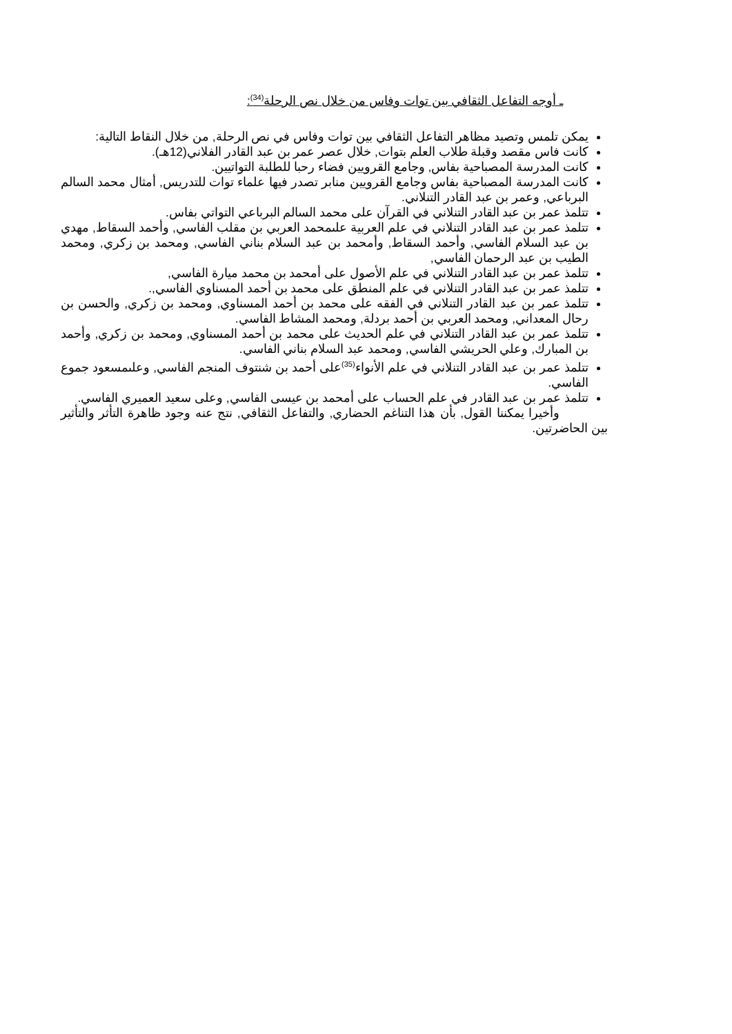ـ أوجه التفاعل الثقافي بين توات وفاس من خلال نص الرحلة<sup>(34)</sup>:
يمكن تلمس وتصيد مظاهر التفاعل الثقافي بين توات وفاس في نص الرحلة, من خلال النقاط التالية:
كانت فاس مقصد وقبلة طلاب العلم بتوات, خلال عصر عمر بن عبد القادر الفلاني(12هـ).
كانت المدرسة المصباحية بفاس, وجامع القرويين فضاء رحبا للطلبة التواتيين.
كانت المدرسة المصباحية بفاس وجامع القرويين منابر تصدر فيها علماء توات للتدريس, أمثال محمد السالم البرباعي, وعمر بن عبد القادر التنلاني.
تتلمذ عمر بن عبد القادر التنلاني في القرآن على محمد السالم البرباعي التواتي بفاس.
تتلمذ عمر بن عبد القادر التنلاني في علم العربية علىمحمد العربي بن مقلب الفاسي, وأحمد السقاط, مهدي بن عبد السلام الفاسي, وأحمد السقاط, وأمحمد بن عبد السلام بناني الفاسي, ومحمد بن زكري, ومحمد الطيب بن عبد الرحمان الفاسي,
تتلمذ عمر بن عبد القادر التنلاني في علم الأصول على أمحمد بن محمد ميارة الفاسي,
تتلمذ عمر بن عبد القادر التنلاني في علم المنطق على محمد بن أحمد المسناوي الفاسي,.
تتلمذ عمر بن عبد القادر التنلاني في الفقه على محمد بن أحمد المسناوي, ومحمد بن زكري, والحسن بن رحال المعداني, ومحمد العربي بن أحمد بردلة, ومحمد المشاط الفاسي.
تتلمذ عمر بن عبد القادر التنلاني في علم الحديث على محمد بن أحمد المسناوي, ومحمد بن زكري, وأحمد بن المبارك, وعلي الحريشي الفاسي, ومحمد عبد السلام بناني الفاسي.
تتلمذ عمر بن عبد القادر التنلاني في علم الأنواء<sup>(35)</sup>على أحمد بن شنتوف المنجم الفاسي, وعلىمسعود جموع الفاسي.
تتلمذ عمر بن عبد القادر في علم الحساب على أمحمد بن عيسى الفاسي, وعلى سعيد العميري الفاسي.
وأخيرا يمكننا القول, بأن هذا التناغم الحضاري, والتفاعل الثقافي, نتج عنه وجود ظاهرة التأثر والتأثير بين الحاضرتين.